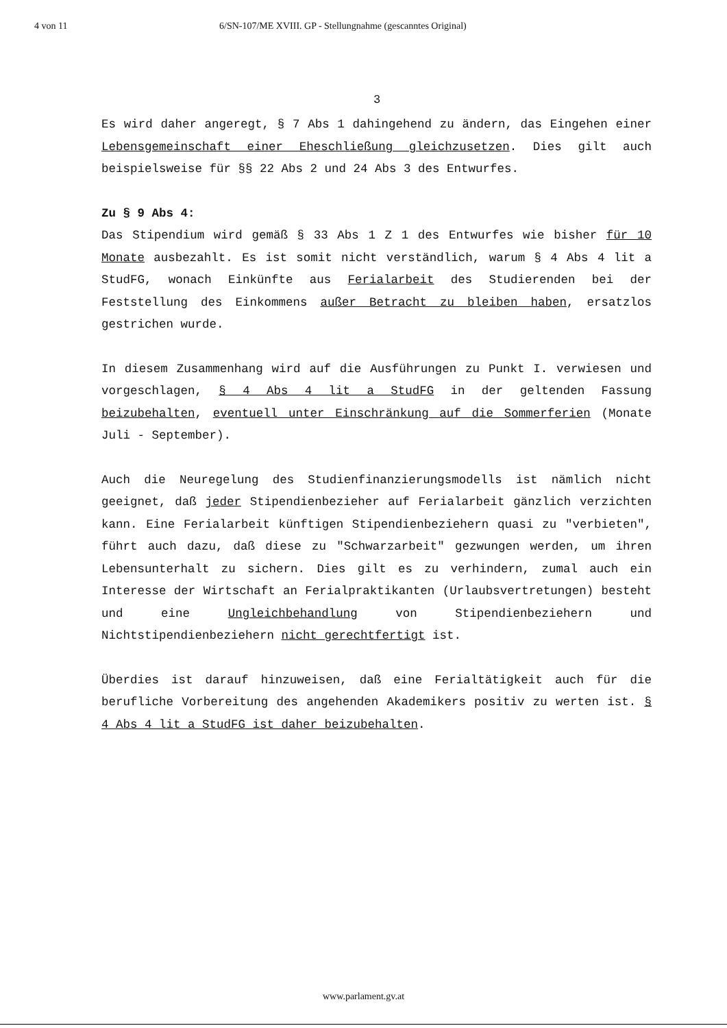4 von 11 6/SN-107/ME XVIII. GP - Stellungnahme (gescanntes Original)
3
Es wird daher angeregt, § 7 Abs 1 dahingehend zu ändern, das Eingehen einer Lebensgemeinschaft einer Eheschließung gleichzusetzen. Dies gilt auch beispielsweise für §§ 22 Abs 2 und 24 Abs 3 des Entwurfes.
Zu § 9 Abs 4:
Das Stipendium wird gemäß § 33 Abs 1 Z 1 des Entwurfes wie bisher für 10 Monate ausbezahlt. Es ist somit nicht verständlich, warum § 4 Abs 4 lit a StudFG, wonach Einkünfte aus Ferialarbeit des Studierenden bei der Feststellung des Einkommens außer Betracht zu bleiben haben, ersatzlos gestrichen wurde.
In diesem Zusammenhang wird auf die Ausführungen zu Punkt I. verwiesen und vorgeschlagen, § 4 Abs 4 lit a StudFG in der geltenden Fassung beizubehalten, eventuell unter Einschränkung auf die Sommerferien (Monate Juli - September).
Auch die Neuregelung des Studienfinanzierungsmodells ist nämlich nicht geeignet, daß jeder Stipendienbezieher auf Ferialarbeit gänzlich verzichten kann. Eine Ferialarbeit künftigen Stipendienbeziehern quasi zu "verbieten", führt auch dazu, daß diese zu "Schwarzarbeit" gezwungen werden, um ihren Lebensunterhalt zu sichern. Dies gilt es zu verhindern, zumal auch ein Interesse der Wirtschaft an Ferialpraktikanten (Urlaubsvertretungen) besteht und eine Ungleichbehandlung von Stipendienbeziehern und Nichtstipendienbeziehern nicht gerechtfertigt ist.
Überdies ist darauf hinzuweisen, daß eine Ferialtätigkeit auch für die berufliche Vorbereitung des angehenden Akademikers positiv zu werten ist. § 4 Abs 4 lit a StudFG ist daher beizubehalten.
www.parlament.gv.at